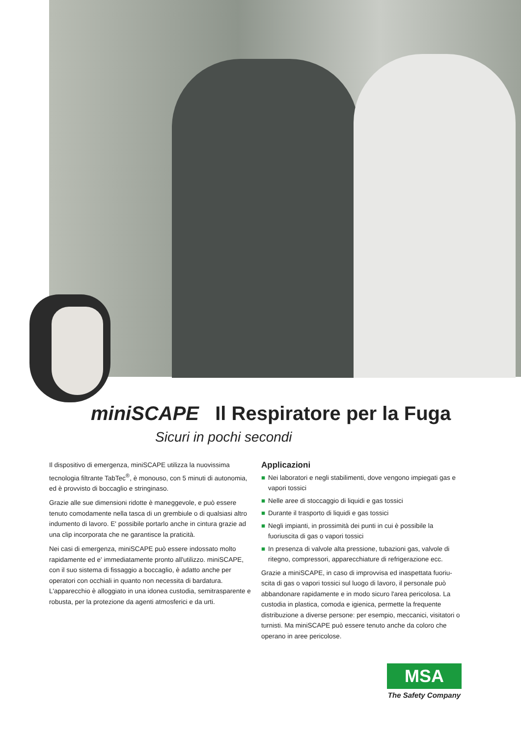miniSCAPE Il Respiratore per la Fuga
Sicuri in pochi secondi
Il dispositivo di emergenza, miniSCAPE utilizza la nuovissima tecnologia filtrante TabTec<sup>®</sup>, è monouso, con 5 minuti di autonomia, ed è provvisto di boccaglio e stringinaso.
Grazie alle sue dimensioni ridotte è maneggevole, e può essere tenuto comodamente nella tasca di un grembiule o di qualsiasi altro indumento di lavoro. E' possibile portarlo anche in cintura grazie ad una clip incorporata che ne garantisce la praticità.
Nei casi di emergenza, miniSCAPE può essere indossato molto rapidamente ed e' immediatamente pronto all'utilizzo. miniSCAPE, con il suo sistema di fissaggio a boccaglio, è adatto anche per operatori con occhiali in quanto non necessita di bardatura. L'apparecchio è alloggiato in una idonea custodia, semitrasparente e robusta, per la protezione da agenti atmosferici e da urti.
Applicazioni
■ Nei laboratori e negli stabilimenti, dove vengono impiegati gas e vapori tossici
■ Nelle aree di stoccaggio di liquidi e gas tossici
■ Durante il trasporto di liquidi e gas tossici
■ Negli impianti, in prossimità dei punti in cui è possibile la fuoriuscita di gas o vapori tossici
■ In presenza di valvole alta pressione, tubazioni gas, valvole di ritegno, compressori, apparecchiature di refrigerazione ecc.
Grazie a miniSCAPE, in caso di improvvisa ed inaspettata fuoriu-scita di gas o vapori tossici sul luogo di lavoro, il personale può abbandonare rapidamente e in modo sicuro l'area pericolosa. La custodia in plastica, comoda e igienica, permette la frequente distribuzione a diverse persone: per esempio, meccanici, visitatori o turnisti. Ma miniSCAPE può essere tenuto anche da coloro che operano in aree pericolose.
MSA
The Safety Company